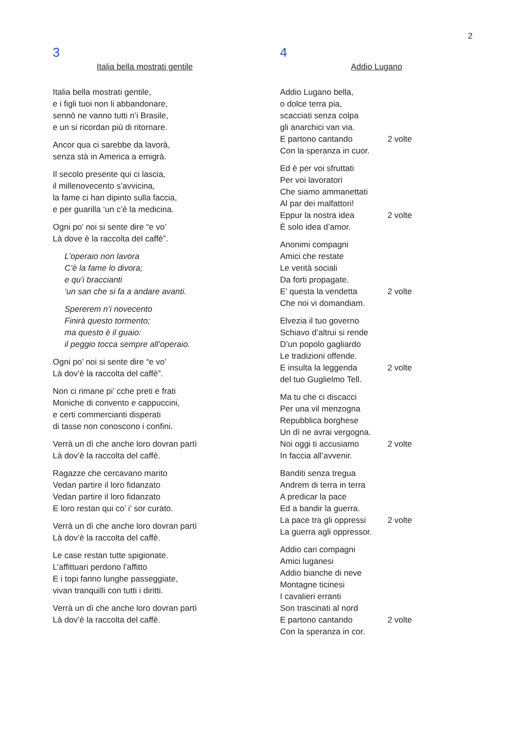2
3
Italia bella mostrati gentile
Italia bella mostrati gentile,
e i figli tuoi non li abbandonare,
sennò ne vanno tutti n’i Brasile,
e un si ricordan più di ritornare.
Ancor qua ci sarebbe da lavorà,
senza stà in America a emigrà.
Il secolo presente qui ci lascia,
il millenovecento s’avvicina,
la fame ci han dipinto sulla faccia,
e per guarilla ‘un c’è la medicina.
Ogni po’ noi si sente dire “e vo’
Là dove è la raccolta del caffè”.
L’operaio non lavora
C’è la fame lo divora;
e qu’i braccianti
‘un san che si fa a andare avanti.
Spererem n’i novecento
Finirà questo tormento;
ma questo è il guaio:
il peggio tocca sempre all’operaio.
Ogni po’ noi si sente dire “e vo’
Là dov’è la raccolta del caffè”.
Non ci rimane pi’ cche preti e frati
Moniche di convento e cappuccini,
e certi commercianti disperati
di tasse non conoscono i confini.
Verrà un dì che anche loro dovran partì
Là dov’è la raccolta del caffè.
Ragazze che cercavano marito
Vedan partire il loro fidanzato
Vedan partire il loro fidanzato
E loro restan qui co’ i’ sor curato.
Verrà un dì che anche loro dovran partì
Là dov’è la raccolta del caffè.
Le case restan tutte spigionate.
L’affittuari perdono l’affitto
E i topi fanno lunghe passeggiate,
vivan tranquilli con tutti i diritti.
Verrà un dì che anche loro dovran partì
Là dov’è la raccolta del caffè.
4
Addio Lugano
Addio Lugano bella,
o dolce terra pia,
scacciati senza colpa
gli anarchici van via.
E partono cantando 2 volte
Con la speranza in cuor.
Ed è per voi sfruttati
Per voi lavoratori
Che siamo ammanettati
Al par dei malfattori!
Eppur la nostra idea 2 volte
È solo idea d’amor.
Anonimi compagni
Amici che restate
Le verità sociali
Da forti propagate.
E’ questa la vendetta 2 volte
Che noi vi domandiam.
Elvezia il tuo governo
Schiavo d’altrui si rende
D’un popolo gagliardo
Le tradizioni offende.
E insulta la leggenda 2 volte
del tuo Guglielmo Tell.
Ma tu che ci discacci
Per una vil menzogna
Repubblica borghese
Un dì ne avrai vergogna.
Noi oggi ti accusiamo 2 volte
In faccia all’avvenir.
Banditi senza tregua
Andrem di terra in terra
A predicar la pace
Ed a bandir la guerra.
La pace tra gli oppressi 2 volte
La guerra agli oppressor.
Addio cari compagni
Amici luganesi
Addio bianche di neve
Montagne ticinesi
I cavalieri erranti
Son trascinati al nord
E partono cantando 2 volte
Con la speranza in cor.